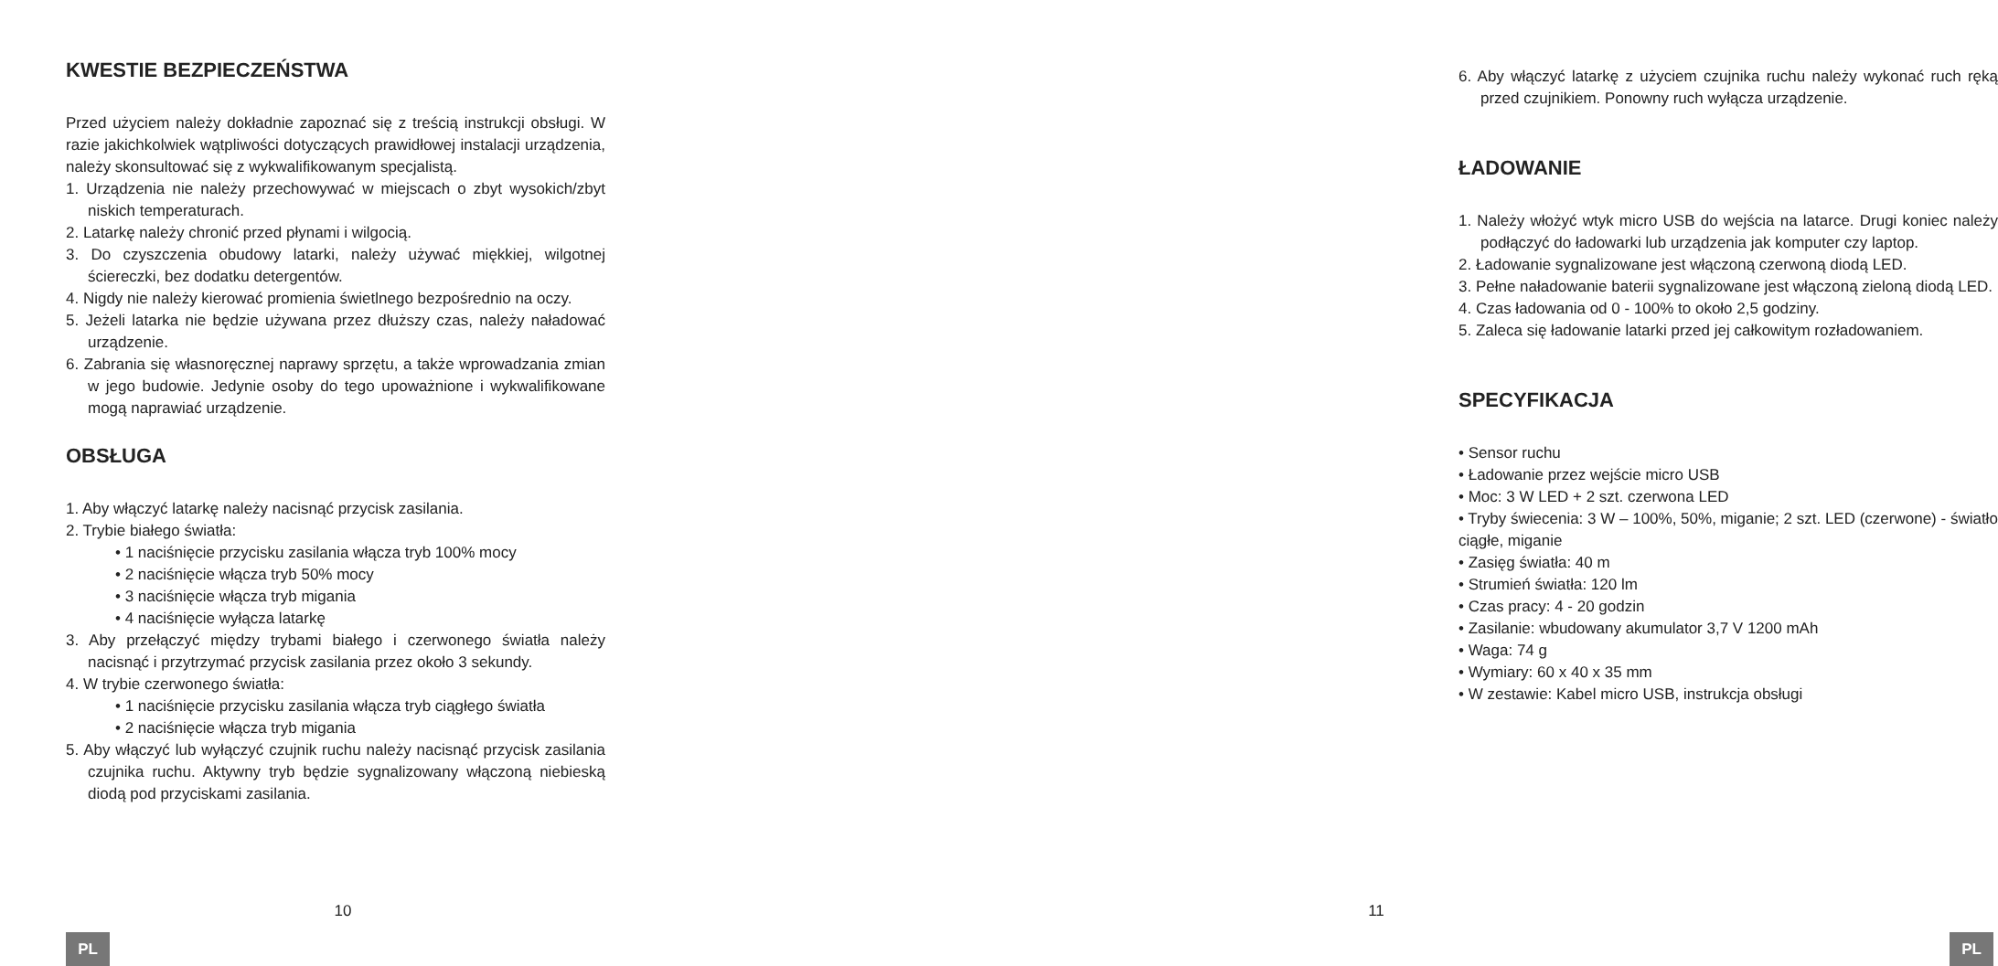KWESTIE BEZPIECZEŃSTWA
Przed użyciem należy dokładnie zapoznać się z treścią instrukcji obsługi. W razie jakichkolwiek wątpliwości dotyczących prawidłowej instalacji urządzenia, należy skonsultować się z wykwalifikowanym specjalistą.
1. Urządzenia nie należy przechowywać w miejscach o zbyt wysokich/zbyt niskich temperaturach.
2. Latarkę należy chronić przed płynami i wilgocią.
3. Do czyszczenia obudowy latarki, należy używać miękkiej, wilgotnej ściereczki, bez dodatku detergentów.
4. Nigdy nie należy kierować promienia świetlnego bezpośrednio na oczy.
5. Jeżeli latarka nie będzie używana przez dłuższy czas, należy naładować urządzenie.
6. Zabrania się własnoręcznej naprawy sprzętu, a także wprowadzania zmian w jego budowie. Jedynie osoby do tego upoważnione i wykwalifikowane mogą naprawiać urządzenie.
OBSŁUGA
1. Aby włączyć latarkę należy nacisnąć przycisk zasilania.
2. Trybie białego światła:
• 1 naciśnięcie przycisku zasilania włącza tryb 100% mocy
• 2 naciśnięcie włącza tryb 50% mocy
• 3 naciśnięcie włącza tryb migania
• 4 naciśnięcie wyłącza latarkę
3. Aby przełączyć między trybami białego i czerwonego światła należy nacisnąć i przytrzymać przycisk zasilania przez około 3 sekundy.
4. W trybie czerwonego światła:
• 1 naciśnięcie przycisku zasilania włącza tryb ciągłego światła
• 2 naciśnięcie włącza tryb migania
5. Aby włączyć lub wyłączyć czujnik ruchu należy nacisnąć przycisk zasilania czujnika ruchu. Aktywny tryb będzie sygnalizowany włączoną niebieską diodą pod przyciskami zasilania.
10
PL
6. Aby włączyć latarkę z użyciem czujnika ruchu należy wykonać ruch ręką przed czujnikiem. Ponowny ruch wyłącza urządzenie.
ŁADOWANIE
1. Należy włożyć wtyk micro USB do wejścia na latarce. Drugi koniec należy podłączyć do ładowarki lub urządzenia jak komputer czy laptop.
2. Ładowanie sygnalizowane jest włączoną czerwoną diodą LED.
3. Pełne naładowanie baterii sygnalizowane jest włączoną zieloną diodą LED.
4. Czas ładowania od 0 - 100% to około 2,5 godziny.
5. Zaleca się ładowanie latarki przed jej całkowitym rozładowaniem.
SPECYFIKACJA
• Sensor ruchu
• Ładowanie przez wejście micro USB
• Moc: 3 W LED + 2 szt. czerwona LED
• Tryby świecenia: 3 W – 100%, 50%, miganie; 2 szt. LED (czerwone) - światło ciągłe, miganie
• Zasięg światła: 40 m
• Strumień światła: 120 lm
• Czas pracy: 4 - 20 godzin
• Zasilanie: wbudowany akumulator 3,7 V 1200 mAh
• Waga: 74 g
• Wymiary: 60 x 40 x 35 mm
• W zestawie: Kabel micro USB, instrukcja obsługi
11
PL